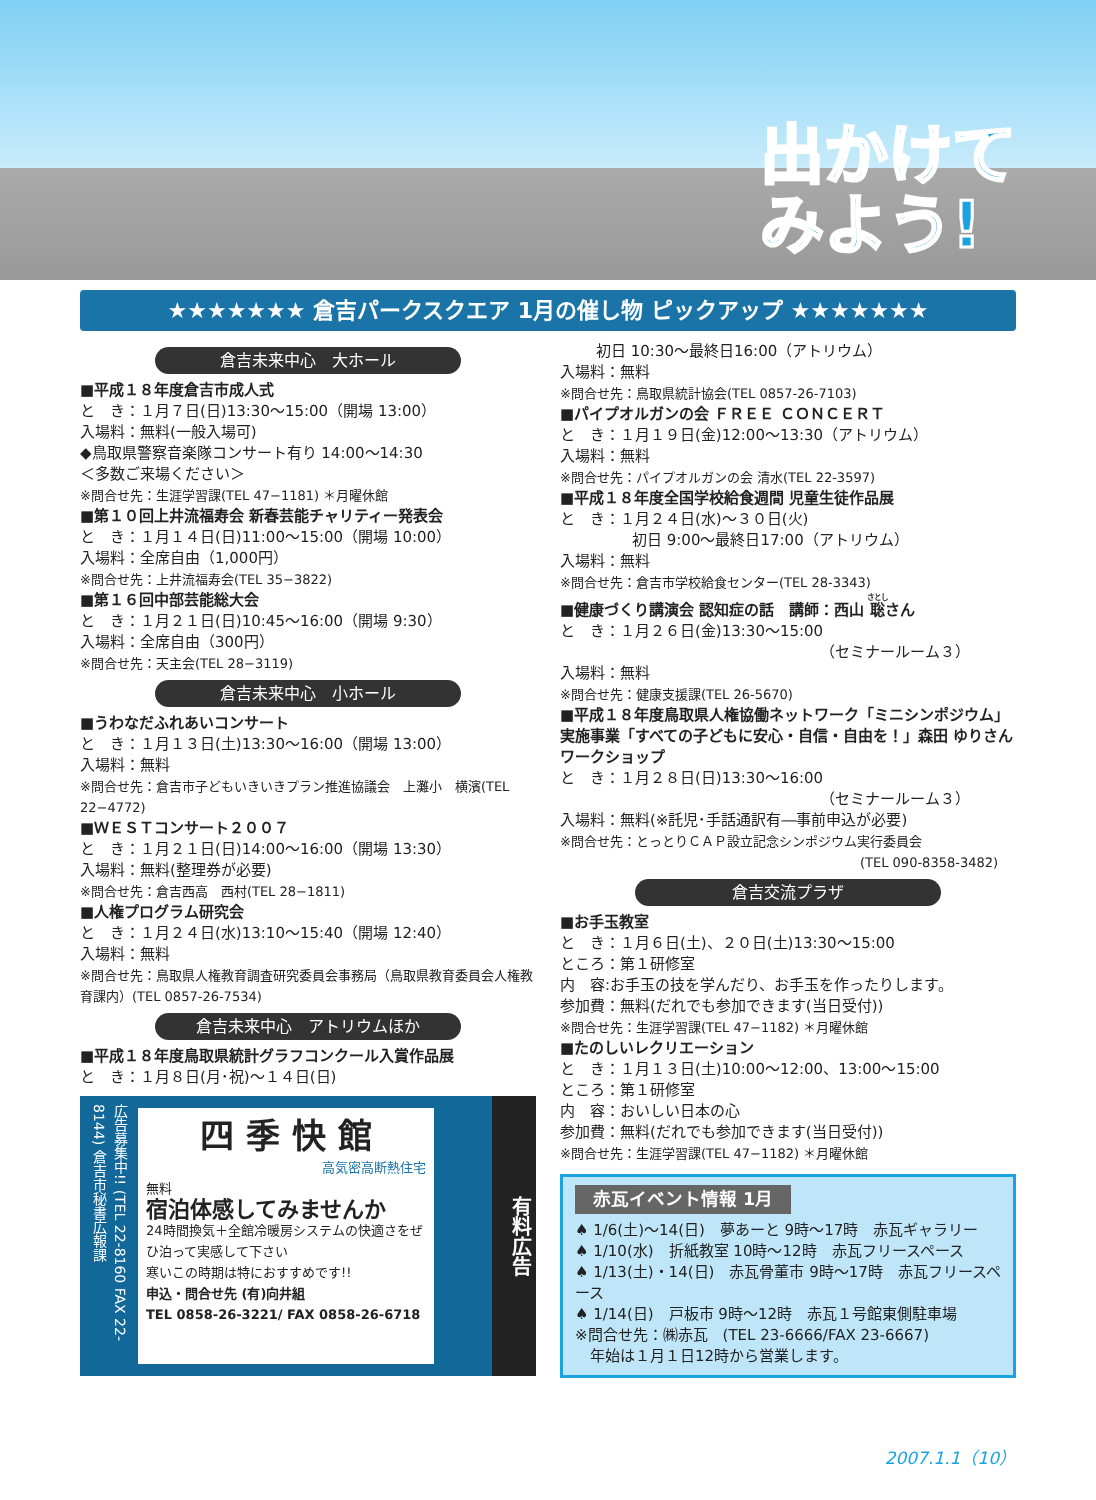出かけて
みよう!
★★★★★★★ 倉吉パークスクエア 1月の催し物 ピックアップ ★★★★★★★
倉吉未来中心　大ホール
■平成１８年度倉吉市成人式
と　き：１月７日(日)13:30〜15:00（開場 13:00）
入場料：無料(一般入場可)
◆鳥取県警察音楽隊コンサート有り 14:00〜14:30
＜多数ご来場ください＞
※問合せ先：生涯学習課(TEL 47−1181) ＊月曜休館
■第１０回上井流福寿会 新春芸能チャリティー発表会
と　き：１月１４日(日)11:00〜15:00（開場 10:00）
入場料：全席自由（1,000円）
※問合せ先：上井流福寿会(TEL 35−3822)
■第１６回中部芸能総大会
と　き：１月２１日(日)10:45〜16:00（開場 9:30）
入場料：全席自由（300円）
※問合せ先：天主会(TEL 28−3119)
倉吉未来中心　小ホール
■うわなだふれあいコンサート
と　き：１月１３日(土)13:30〜16:00（開場 13:00）
入場料：無料
※問合せ先：倉吉市子どもいきいきプラン推進協議会　上灘小　横濱(TEL 22−4772)
■ＷＥＳＴコンサート２００７
と　き：１月２１日(日)14:00〜16:00（開場 13:30）
入場料：無料(整理券が必要)
※問合せ先：倉吉西高　西村(TEL 28−1811)
■人権プログラム研究会
と　き：１月２４日(水)13:10〜15:40（開場 12:40）
入場料：無料
※問合せ先：鳥取県人権教育調査研究委員会事務局（鳥取県教育委員会人権教育課内）(TEL 0857-26-7534)
倉吉未来中心　アトリウムほか
■平成１８年度鳥取県統計グラフコンクール入賞作品展
と　き：１月８日(月･祝)〜１４日(日)
広告募集中!! (TEL 22-8160 FAX 22-8144) 倉吉市秘書広報課
四 季 快 館
高気密高断熱住宅
無料
宿泊体感してみませんか
24時間換気＋全館冷暖房システムの快適さをぜひ泊って実感して下さい
寒いこの時期は特におすすめです!!
申込・問合せ先 (有)向井組
TEL 0858-26-3221/ FAX 0858-26-6718
有料広告
初日 10:30〜最終日16:00（アトリウム）
入場料：無料
※問合せ先：鳥取県統計協会(TEL 0857-26-7103)
■パイプオルガンの会 ＦＲＥＥ ＣＯＮＣＥＲＴ
と　き：１月１９日(金)12:00〜13:30（アトリウム）
入場料：無料
※問合せ先：パイプオルガンの会 清水(TEL 22-3597)
■平成１８年度全国学校給食週間 児童生徒作品展
と　き：１月２４日(水)〜３０日(火)
初日 9:00〜最終日17:00（アトリウム）
入場料：無料
※問合せ先：倉吉市学校給食センター(TEL 28-3343)
■健康づくり講演会 認知症の話　講師：西山 聡さん
と　き：１月２６日(金)13:30〜15:00
（セミナールーム３）
入場料：無料
※問合せ先：健康支援課(TEL 26-5670)
■平成１８年度鳥取県人権協働ネットワーク「ミニシンポジウム」実施事業「すべての子どもに安心・自信・自由を！」森田 ゆりさんワークショップ
と　き：１月２８日(日)13:30〜16:00
（セミナールーム３）
入場料：無料(※託児･手話通訳有―事前申込が必要)
※問合せ先：とっとりＣＡＰ設立記念シンポジウム実行委員会
(TEL 090-8358-3482)
倉吉交流プラザ
■お手玉教室
と　き：１月６日(土)、２０日(土)13:30〜15:00
ところ：第１研修室
内　容:お手玉の技を学んだり、お手玉を作ったりします。
参加費：無料(だれでも参加できます(当日受付))
※問合せ先：生涯学習課(TEL 47−1182) ＊月曜休館
■たのしいレクリエーション
と　き：１月１３日(土)10:00〜12:00、13:00〜15:00
ところ：第１研修室
内　容：おいしい日本の心
参加費：無料(だれでも参加できます(当日受付))
※問合せ先：生涯学習課(TEL 47−1182) ＊月曜休館
赤瓦イベント情報 1月
♠ 1/6(土)〜14(日)　夢あーと 9時〜17時　赤瓦ギャラリー
♠ 1/10(水)　折紙教室 10時〜12時　赤瓦フリースペース
♠ 1/13(土)・14(日)　赤瓦骨董市 9時〜17時　赤瓦フリースペース
♠ 1/14(日)　戸板市 9時〜12時　赤瓦１号館東側駐車場
※問合せ先：㈱赤瓦　(TEL 23-6666/FAX 23-6667)
　年始は１月１日12時から営業します。
2007.1.1（10）